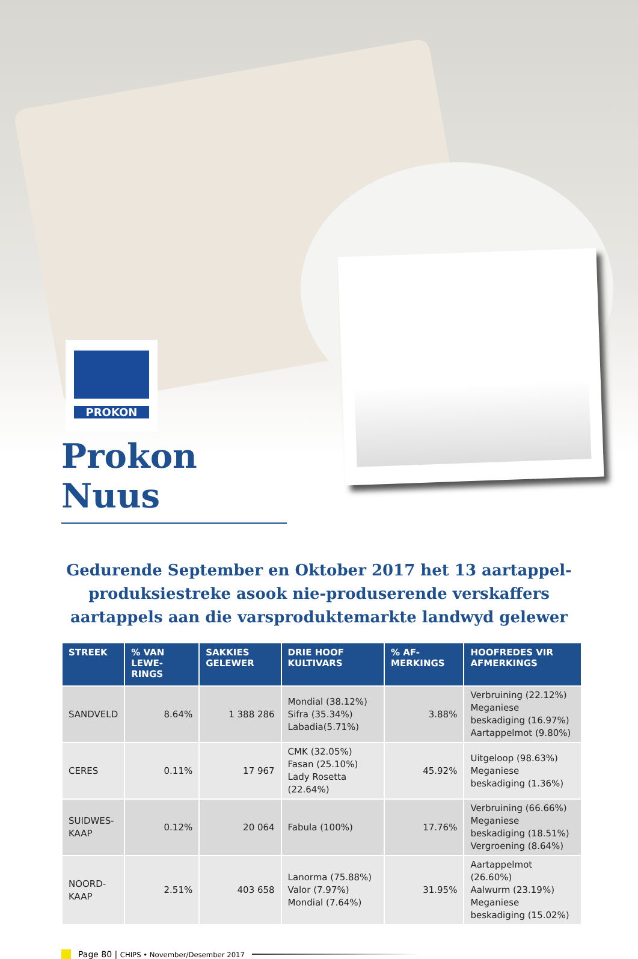PROKON
Prokon Nuus
Gedurende September en Oktober 2017 het 13 aartappel-produksiestreke asook nie-produserende verskaffers aartappels aan die varsproduktemarkte landwyd gelewer
| STREEK | % VAN LEWE-RINGS | SAKKIES GELEWER | DRIE HOOF KULTIVARS | % AF-MERKINGS | HOOFREDES VIR AFMERKINGS |
| --- | --- | --- | --- | --- | --- |
| SANDVELD | 8.64% | 1 388 286 | Mondial (38.12%) Sifra (35.34%) Labadia(5.71%) | 3.88% | Verbruining (22.12%) Meganiese beskadiging (16.97%) Aartappelmot (9.80%) |
| CERES | 0.11% | 17 967 | CMK (32.05%) Fasan (25.10%) Lady Rosetta (22.64%) | 45.92% | Uitgeloop (98.63%) Meganiese beskadiging (1.36%) |
| SUIDWES- KAAP | 0.12% | 20 064 | Fabula (100%) | 17.76% | Verbruining (66.66%) Meganiese beskadiging (18.51%) Vergroening (8.64%) |
| NOORD- KAAP | 2.51% | 403 658 | Lanorma (75.88%) Valor (7.97%) Mondial (7.64%) | 31.95% | Aartappelmot (26.60%) Aalwurm (23.19%) Meganiese beskadiging (15.02%) |
Page 80 | CHIPS • November/Desember 2017